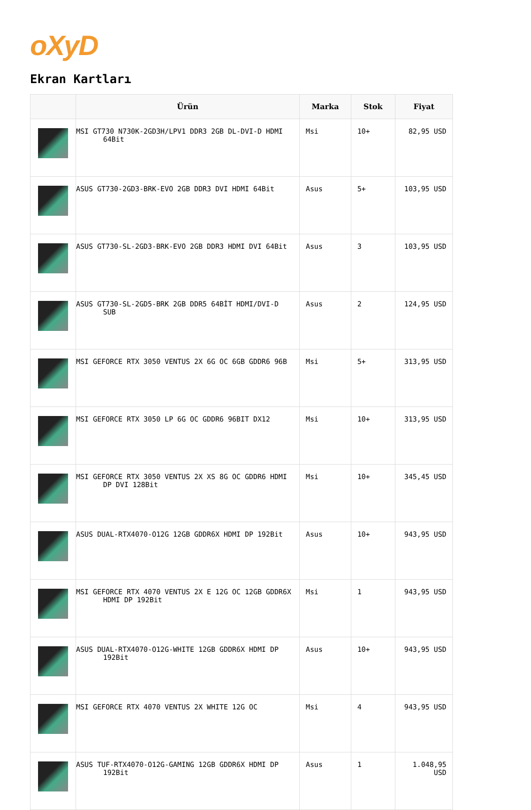oXyD
Ekran Kartları
| | Ürün | Marka | Stok | Fiyat |
| --- | --- | --- | --- | --- |
| | MSI GT730 N730K-2GD3H/LPV1 DDR3 2GB DL-DVI-D HDMI 64Bit | Msi | 10+ | 82,95 USD |
| | ASUS GT730-2GD3-BRK-EVO 2GB DDR3 DVI HDMI 64Bit | Asus | 5+ | 103,95 USD |
| | ASUS GT730-SL-2GD3-BRK-EVO 2GB DDR3 HDMI DVI 64Bit | Asus | 3 | 103,95 USD |
| | ASUS GT730-SL-2GD5-BRK 2GB DDR5 64BİT HDMI/DVI-D SUB | Asus | 2 | 124,95 USD |
| | MSI GEFORCE RTX 3050 VENTUS 2X 6G OC 6GB GDDR6 96B | Msi | 5+ | 313,95 USD |
| | MSI GEFORCE RTX 3050 LP 6G OC GDDR6 96BIT DX12 | Msi | 10+ | 313,95 USD |
| | MSI GEFORCE RTX 3050 VENTUS 2X XS 8G OC GDDR6 HDMI DP DVI 128Bit | Msi | 10+ | 345,45 USD |
| | ASUS DUAL-RTX4070-O12G 12GB GDDR6X HDMI DP 192Bit | Asus | 10+ | 943,95 USD |
| | MSI GEFORCE RTX 4070 VENTUS 2X E 12G OC 12GB GDDR6X HDMI DP 192Bit | Msi | 1 | 943,95 USD |
| | ASUS DUAL-RTX4070-O12G-WHITE 12GB GDDR6X HDMI DP 192Bit | Asus | 10+ | 943,95 USD |
| | MSI GEFORCE RTX 4070 VENTUS 2X WHITE 12G OC | Msi | 4 | 943,95 USD |
| | ASUS TUF-RTX4070-O12G-GAMING 12GB GDDR6X HDMI DP 192Bit | Asus | 1 | 1.048,95 USD |